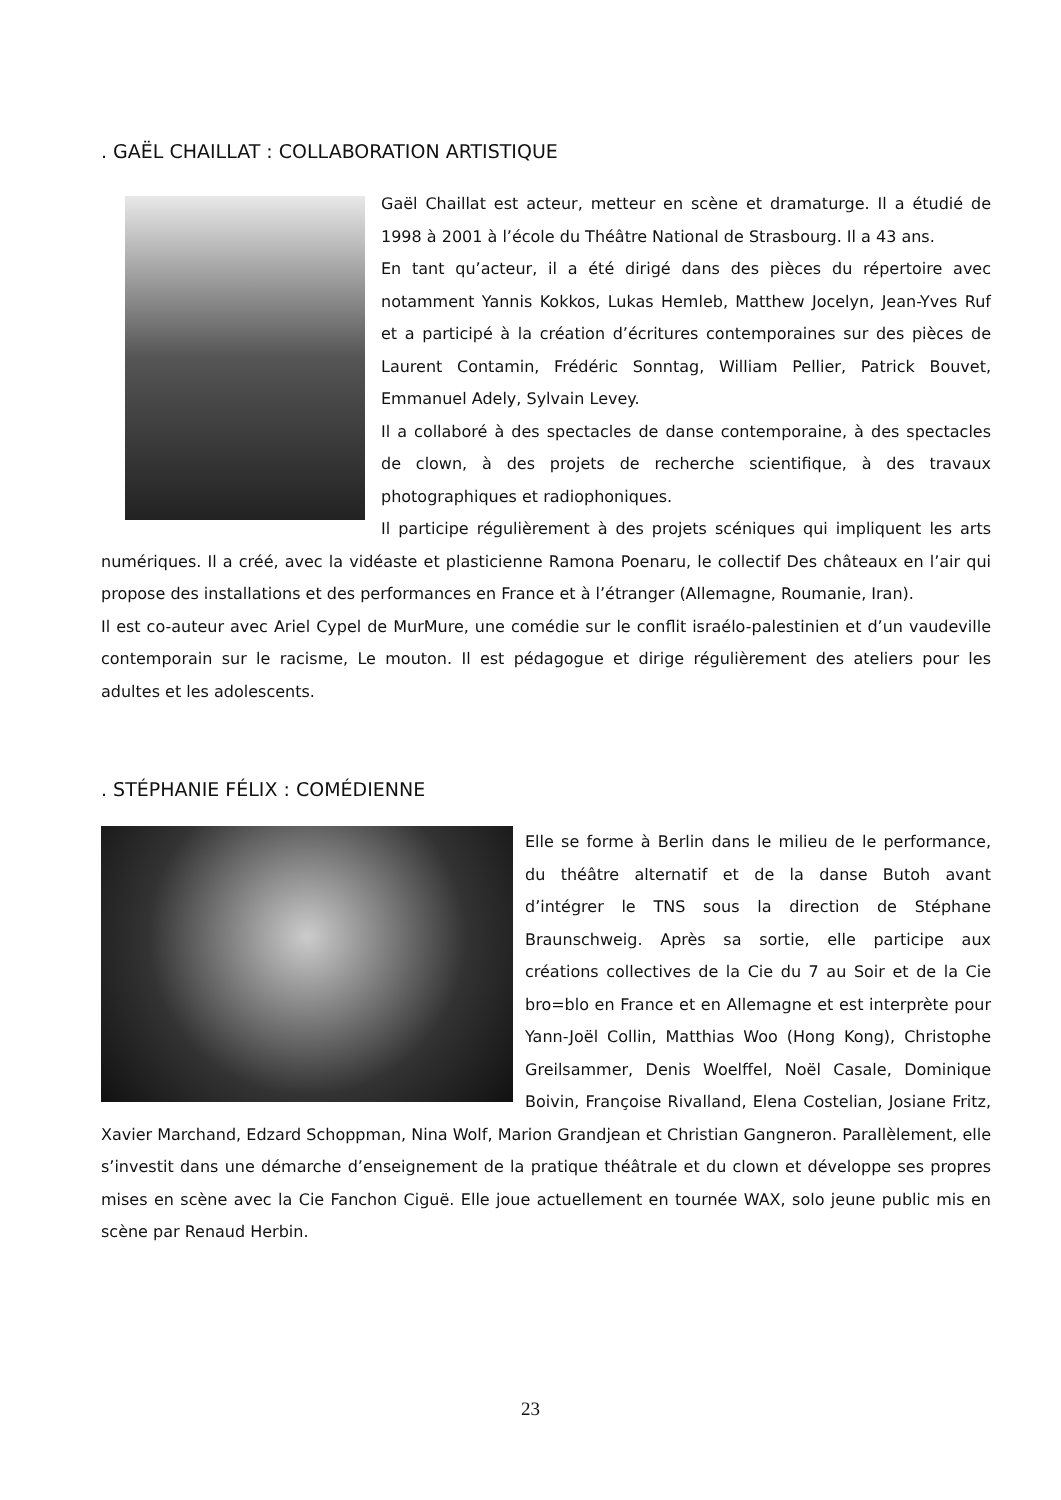. GAËL CHAILLAT : COLLABORATION ARTISTIQUE
Gaël Chaillat est acteur, metteur en scène et dramaturge. Il a étudié de 1998 à 2001 à l’école du Théâtre National de Strasbourg. Il a 43 ans.
En tant qu’acteur, il a été dirigé dans des pièces du répertoire avec notamment Yannis Kokkos, Lukas Hemleb, Matthew Jocelyn, Jean-Yves Ruf et a participé à la création d’écritures contemporaines sur des pièces de Laurent Contamin, Frédéric Sonntag, William Pellier, Patrick Bouvet, Emmanuel Adely, Sylvain Levey.
Il a collaboré à des spectacles de danse contemporaine, à des spectacles de clown, à des projets de recherche scientifique, à des travaux photographiques et radiophoniques.
Il participe régulièrement à des projets scéniques qui impliquent les arts numériques. Il a créé, avec la vidéaste et plasticienne Ramona Poenaru, le collectif Des châteaux en l’air qui propose des installations et des performances en France et à l’étranger (Allemagne, Roumanie, Iran).
Il est co-auteur avec Ariel Cypel de MurMure, une comédie sur le conflit israélo-palestinien et d’un vaudeville contemporain sur le racisme, Le mouton. Il est pédagogue et dirige régulièrement des ateliers pour les adultes et les adolescents.
. STÉPHANIE FÉLIX : COMÉDIENNE
Elle se forme à Berlin dans le milieu de le performance, du théâtre alternatif et de la danse Butoh avant d’intégrer le TNS sous la direction de Stéphane Braunschweig. Après sa sortie, elle participe aux créations collectives de la Cie du 7 au Soir et de la Cie bro=blo en France et en Allemagne et est interprète pour Yann-Joël Collin, Matthias Woo (Hong Kong), Christophe Greilsammer, Denis Woelffel, Noël Casale, Dominique Boivin, Françoise Rivalland, Elena Costelian, Josiane Fritz, Xavier Marchand, Edzard Schoppman, Nina Wolf, Marion Grandjean et Christian Gangneron. Parallèlement, elle s’investit dans une démarche d’enseignement de la pratique théâtrale et du clown et développe ses propres mises en scène avec la Cie Fanchon Ciguë. Elle joue actuellement en tournée WAX, solo jeune public mis en scène par Renaud Herbin.
23